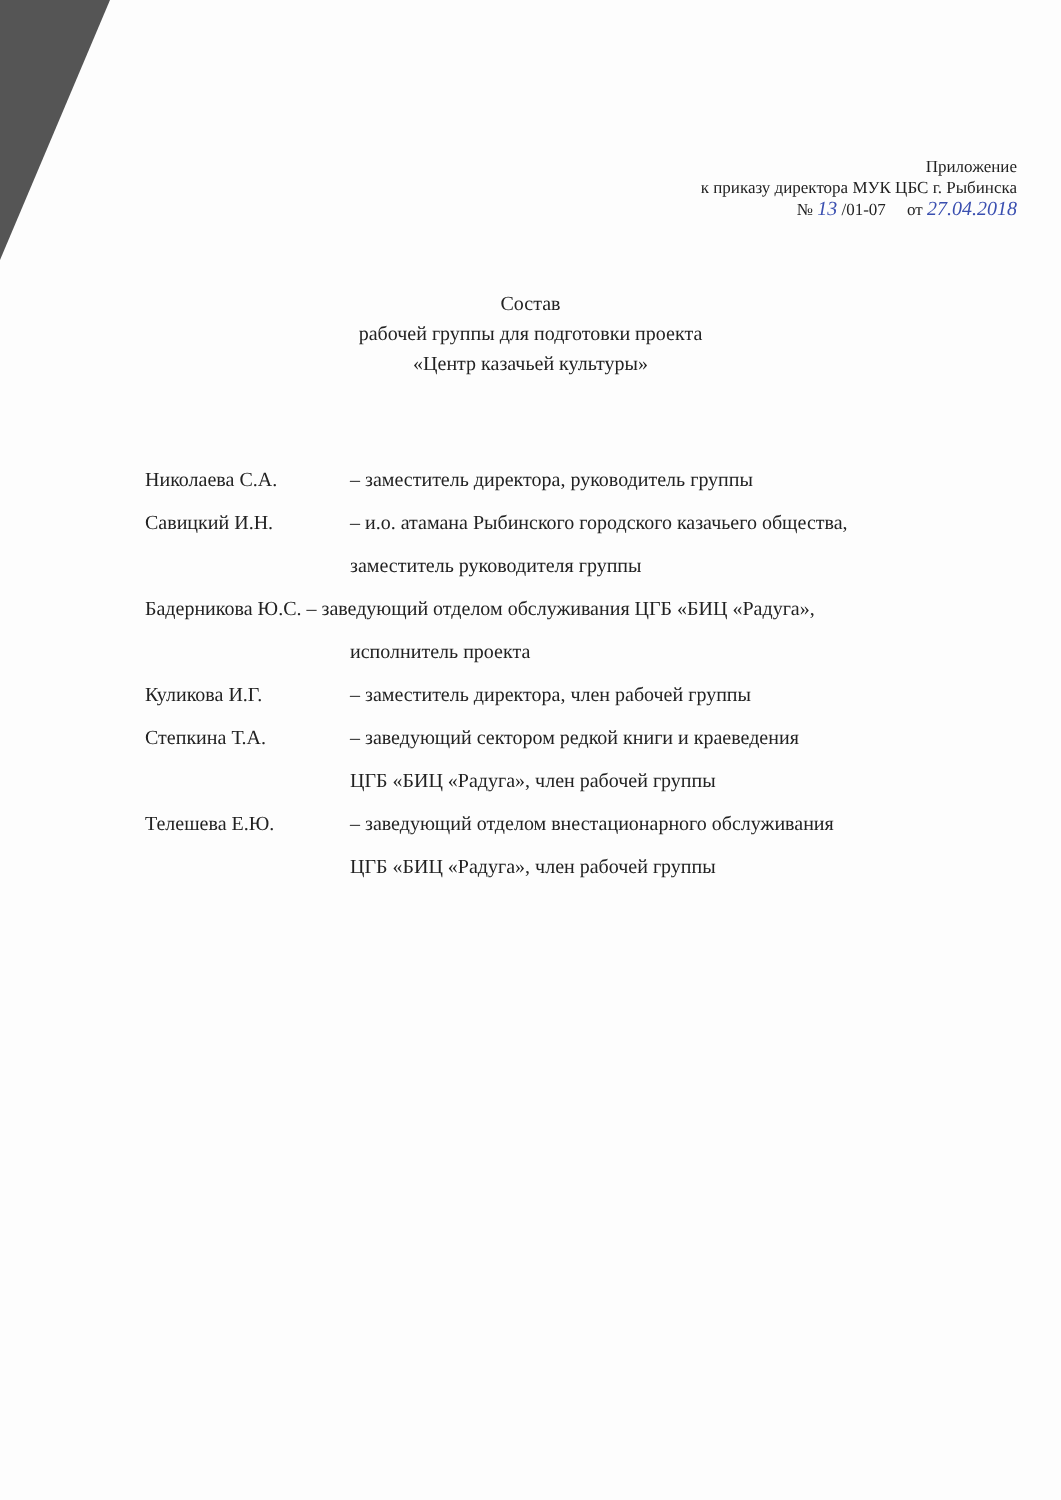Приложение
к приказу директора МУК ЦБС г. Рыбинска
№ 13 /01-07 от 27.04.2018
Состав
рабочей группы для подготовки проекта
«Центр казачьей культуры»
Николаева С.А. – заместитель директора, руководитель группы
Савицкий И.Н. – и.о. атамана Рыбинского городского казачьего общества,
заместитель руководителя группы
Бадерникова Ю.С. – заведующий отделом обслуживания ЦГБ «БИЦ «Радуга»,
исполнитель проекта
Куликова И.Г. – заместитель директора, член рабочей группы
Степкина Т.А. – заведующий сектором редкой книги и краеведения
ЦГБ «БИЦ «Радуга», член рабочей группы
Телешева Е.Ю. – заведующий отделом внестационарного обслуживания
ЦГБ «БИЦ «Радуга», член рабочей группы